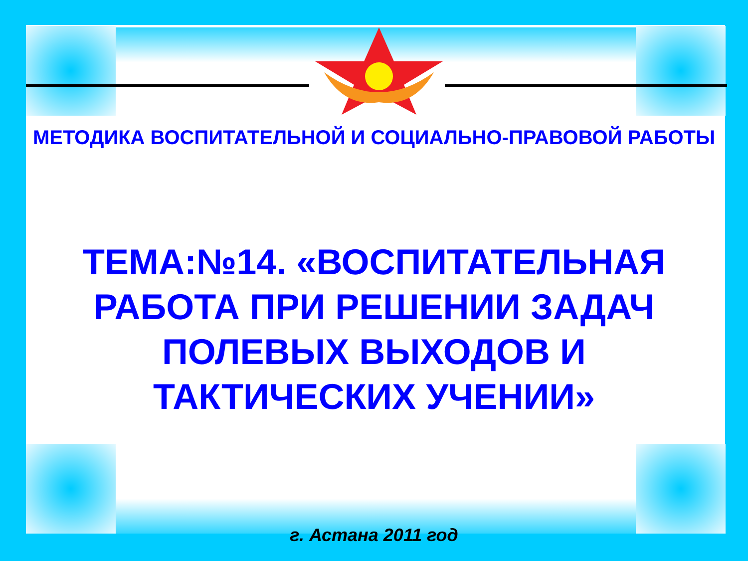МЕТОДИКА ВОСПИТАТЕЛЬНОЙ И СОЦИАЛЬНО-ПРАВОВОЙ РАБОТЫ
ТЕМА:№14. «ВОСПИТАТЕЛЬНАЯ РАБОТА ПРИ РЕШЕНИИ ЗАДАЧ ПОЛЕВЫХ ВЫХОДОВ И ТАКТИЧЕСКИХ УЧЕНИИ»
г. Астана 2011 год